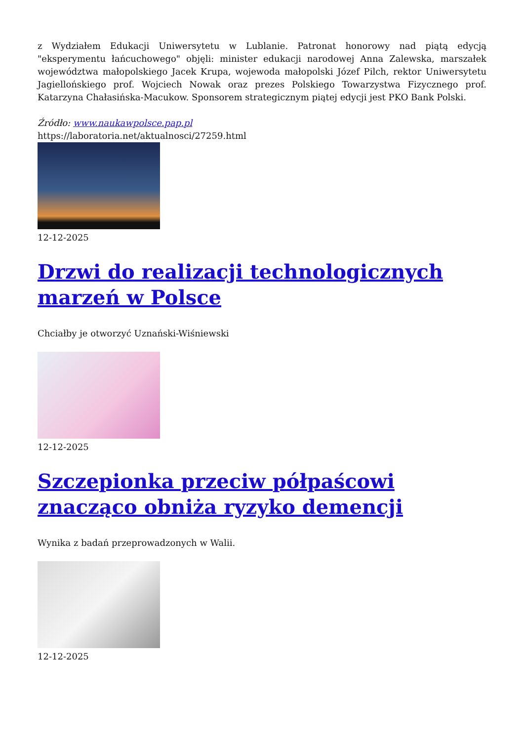z Wydziałem Edukacji Uniwersytetu w Lublanie. Patronat honorowy nad piątą edycją "eksperymentu łańcuchowego" objęli: minister edukacji narodowej Anna Zalewska, marszałek województwa małopolskiego Jacek Krupa, wojewoda małopolski Józef Pilch, rektor Uniwersytetu Jagiellońskiego prof. Wojciech Nowak oraz prezes Polskiego Towarzystwa Fizycznego prof. Katarzyna Chałasińska-Macukow. Sponsorem strategicznym piątej edycji jest PKO Bank Polski.
Źródło: www.naukawpolsce.pap.pl
https://laboratoria.net/aktualnosci/27259.html
12-12-2025
Drzwi do realizacji technologicznych marzeń w Polsce
Chciałby je otworzyć Uznański-Wiśniewski
12-12-2025
Szczepionka przeciw półpaścowi znacząco obniża ryzyko demencji
Wynika z badań przeprowadzonych w Walii.
12-12-2025